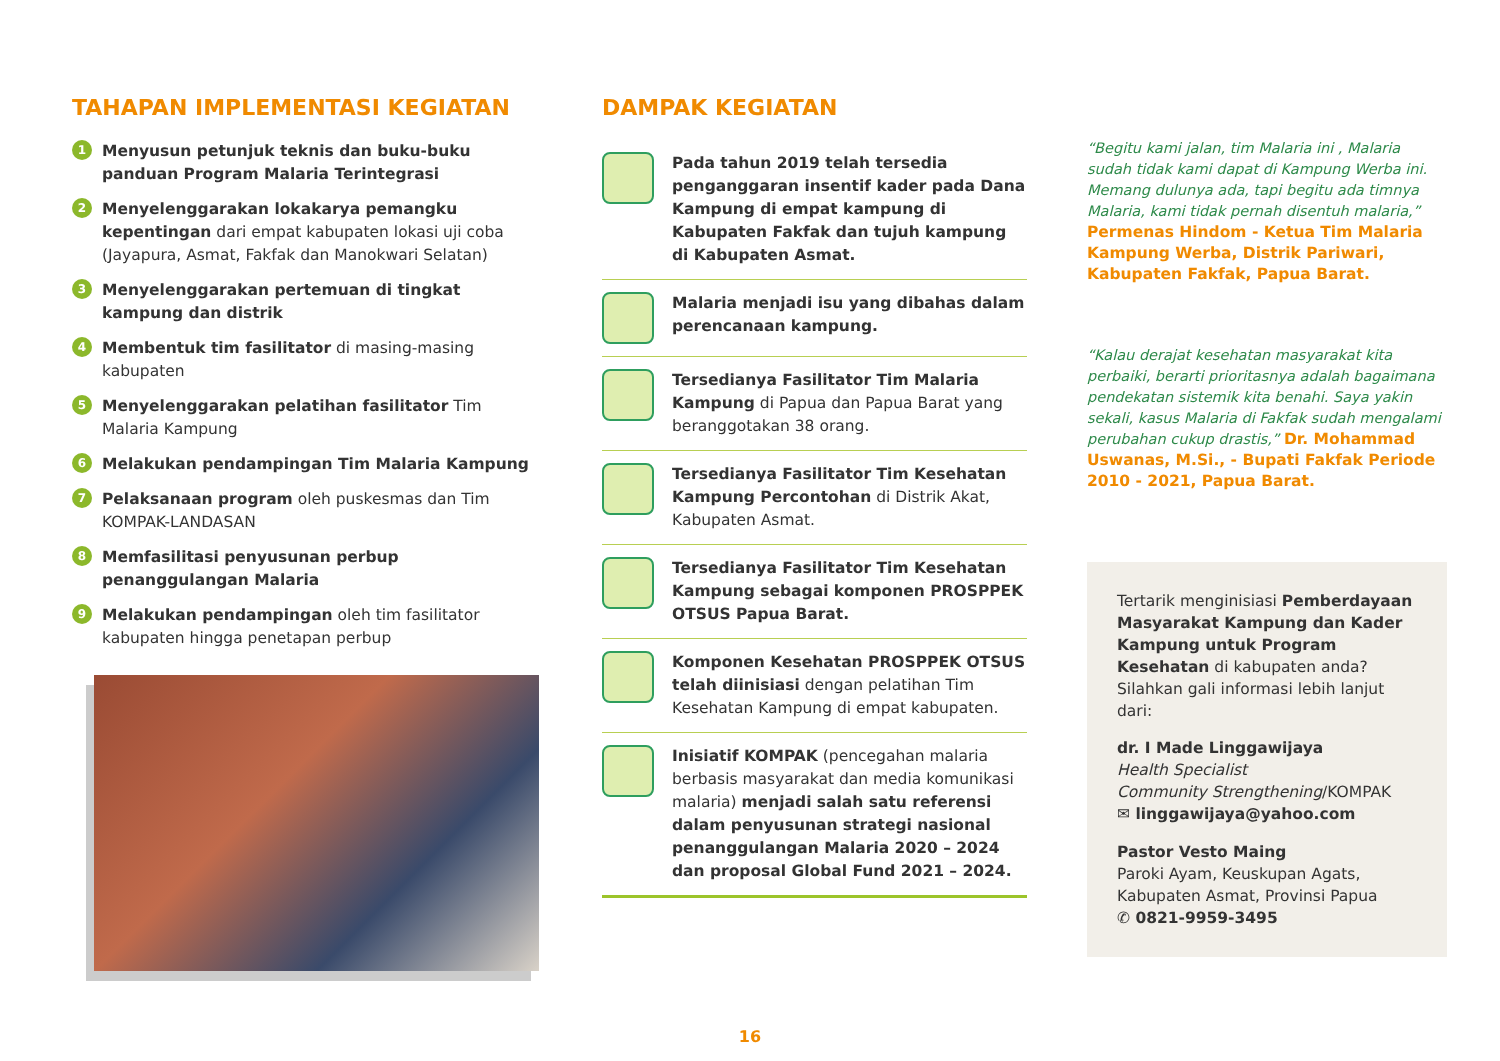TAHAPAN IMPLEMENTASI KEGIATAN
1
Menyusun petunjuk teknis dan buku-buku panduan Program Malaria Terintegrasi
2
Menyelenggarakan lokakarya pemangku kepentingan dari empat kabupaten lokasi uji coba (Jayapura, Asmat, Fakfak dan Manokwari Selatan)
3
Menyelenggarakan pertemuan di tingkat kampung dan distrik
4
Membentuk tim fasilitator di masing-masing kabupaten
5
Menyelenggarakan pelatihan fasilitator Tim Malaria Kampung
6
Melakukan pendampingan Tim Malaria Kampung
7
Pelaksanaan program oleh puskesmas dan Tim KOMPAK-LANDASAN
8
Memfasilitasi penyusunan perbup penanggulangan Malaria
9
Melakukan pendampingan oleh tim fasilitator kabupaten hingga penetapan perbup
DAMPAK KEGIATAN
Pada tahun 2019 telah tersedia penganggaran insentif kader pada Dana Kampung di empat kampung di Kabupaten Fakfak dan tujuh kampung di Kabupaten Asmat.
Malaria menjadi isu yang dibahas dalam perencanaan kampung.
Tersedianya Fasilitator Tim Malaria Kampung di Papua dan Papua Barat yang beranggotakan 38 orang.
Tersedianya Fasilitator Tim Kesehatan Kampung Percontohan di Distrik Akat, Kabupaten Asmat.
Tersedianya Fasilitator Tim Kesehatan Kampung sebagai komponen PROSPPEK OTSUS Papua Barat.
Komponen Kesehatan PROSPPEK OTSUS telah diinisiasi dengan pelatihan Tim Kesehatan Kampung di empat kabupaten.
Inisiatif KOMPAK (pencegahan malaria berbasis masyarakat dan media komunikasi malaria) menjadi salah satu referensi dalam penyusunan strategi nasional penanggulangan Malaria 2020 – 2024 dan proposal Global Fund 2021 – 2024.
“Begitu kami jalan, tim Malaria ini , Malaria sudah tidak kami dapat di Kampung Werba ini. Memang dulunya ada, tapi begitu ada timnya Malaria, kami tidak pernah disentuh malaria,” Permenas Hindom - Ketua Tim Malaria Kampung Werba, Distrik Pariwari, Kabupaten Fakfak, Papua Barat.
“Kalau derajat kesehatan masyarakat kita perbaiki, berarti prioritasnya adalah bagaimana pendekatan sistemik kita benahi. Saya yakin sekali, kasus Malaria di Fakfak sudah mengalami perubahan cukup drastis,” Dr. Mohammad Uswanas, M.Si., - Bupati Fakfak Periode 2010 - 2021, Papua Barat.
Tertarik menginisiasi Pemberdayaan Masyarakat Kampung dan Kader Kampung untuk Program Kesehatan di kabupaten anda?
Silahkan gali informasi lebih lanjut dari:
dr. I Made Linggawijaya
Health Specialist
Community Strengthening/KOMPAK
✉ linggawijaya@yahoo.com
Pastor Vesto Maing
Paroki Ayam, Keuskupan Agats, Kabupaten Asmat, Provinsi Papua
✆ 0821-9959-3495
16